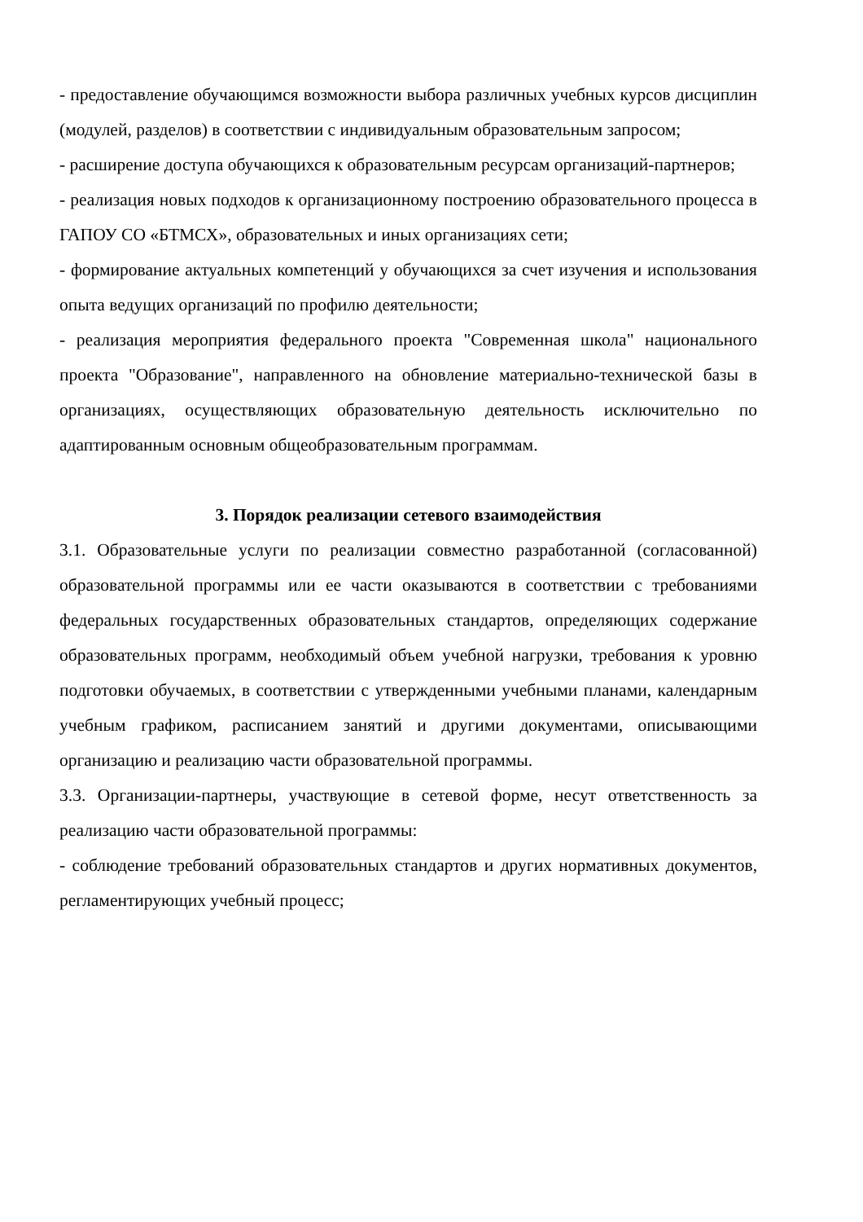- предоставление обучающимся возможности выбора различных учебных курсов дисциплин (модулей, разделов) в соответствии с индивидуальным образовательным запросом;
- расширение доступа обучающихся к образовательным ресурсам организаций-партнеров;
- реализация новых подходов к организационному построению образовательного процесса в ГАПОУ СО «БТМСХ», образовательных и иных организациях сети;
- формирование актуальных компетенций у обучающихся за счет изучения и использования опыта ведущих организаций по профилю деятельности;
- реализация мероприятия федерального проекта "Современная школа" национального проекта "Образование", направленного на обновление материально-технической базы в организациях, осуществляющих образовательную деятельность исключительно по адаптированным основным общеобразовательным программам.
3. Порядок реализации сетевого взаимодействия
3.1. Образовательные услуги по реализации совместно разработанной (согласованной) образовательной программы или ее части оказываются в соответствии с требованиями федеральных государственных образовательных стандартов, определяющих содержание образовательных программ, необходимый объем учебной нагрузки, требования к уровню подготовки обучаемых, в соответствии с утвержденными учебными планами, календарным учебным графиком, расписанием занятий и другими документами, описывающими организацию и реализацию части образовательной программы.
3.3. Организации-партнеры, участвующие в сетевой форме, несут ответственность за реализацию части образовательной программы:
- соблюдение требований образовательных стандартов и других нормативных документов, регламентирующих учебный процесс;